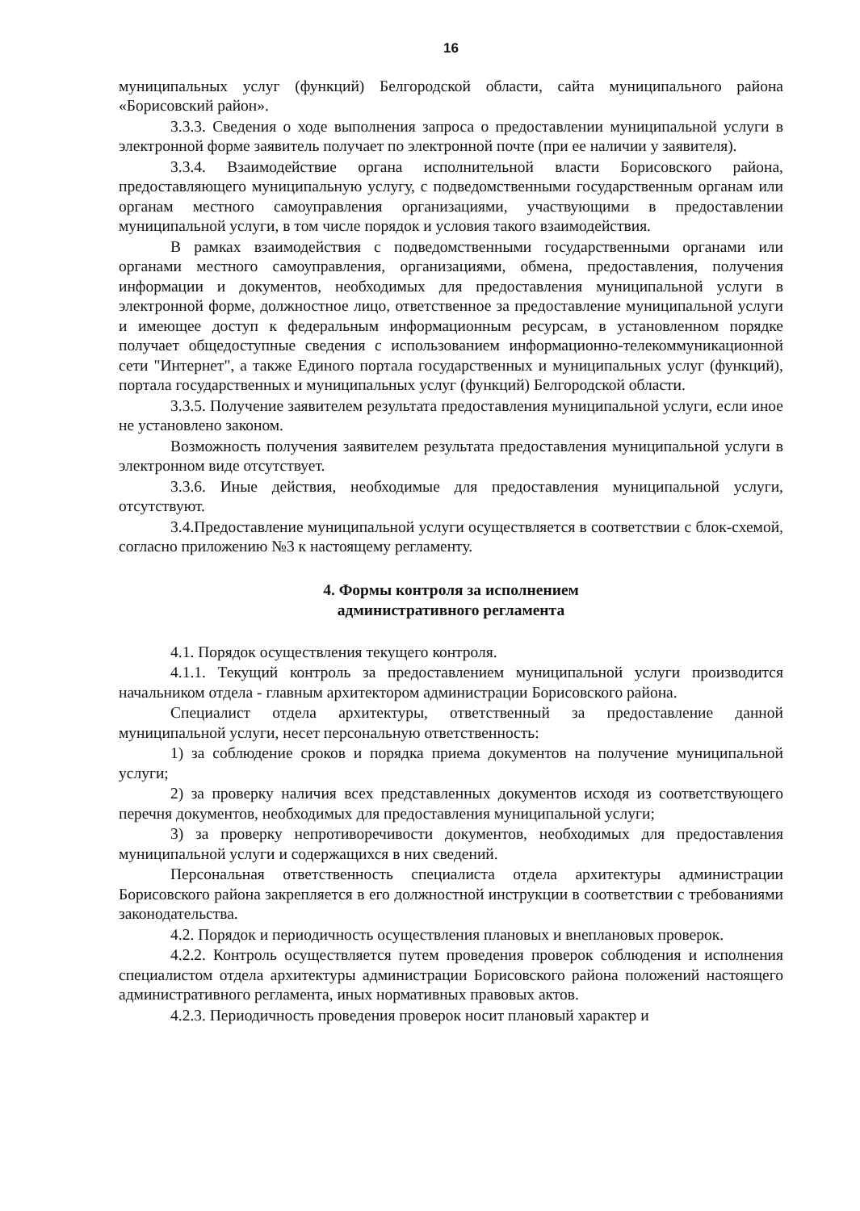16
муниципальных услуг (функций) Белгородской области, сайта муниципального района «Борисовский район».
3.3.3. Сведения о ходе выполнения запроса о предоставлении муниципальной услуги в электронной форме заявитель получает по электронной почте (при ее наличии у заявителя).
3.3.4. Взаимодействие органа исполнительной власти Борисовского района, предоставляющего муниципальную услугу, с подведомственными государственным органам или органам местного самоуправления организациями, участвующими в предоставлении муниципальной услуги, в том числе порядок и условия такого взаимодействия.
В рамках взаимодействия с подведомственными государственными органами или органами местного самоуправления, организациями, обмена, предоставления, получения информации и документов, необходимых для предоставления муниципальной услуги в электронной форме, должностное лицо, ответственное за предоставление муниципальной услуги и имеющее доступ к федеральным информационным ресурсам, в установленном порядке получает общедоступные сведения с использованием информационно-телекоммуникационной сети "Интернет", а также Единого портала государственных и муниципальных услуг (функций), портала государственных и муниципальных услуг (функций) Белгородской области.
3.3.5. Получение заявителем результата предоставления муниципальной услуги, если иное не установлено законом.
Возможность получения заявителем результата предоставления муниципальной услуги в электронном виде отсутствует.
3.3.6. Иные действия, необходимые для предоставления муниципальной услуги, отсутствуют.
3.4.Предоставление муниципальной услуги осуществляется в соответствии с блок-схемой, согласно приложению №3 к настоящему регламенту.
4. Формы контроля за исполнением
административного регламента
4.1. Порядок осуществления текущего контроля.
4.1.1. Текущий контроль за предоставлением муниципальной услуги производится начальником отдела - главным архитектором администрации Борисовского района.
Специалист отдела архитектуры, ответственный за предоставление данной муниципальной услуги, несет персональную ответственность:
1) за соблюдение сроков и порядка приема документов на получение муниципальной услуги;
2) за проверку наличия всех представленных документов исходя из соответствующего перечня документов, необходимых для предоставления муниципальной услуги;
3) за проверку непротиворечивости документов, необходимых для предоставления муниципальной услуги и содержащихся в них сведений.
Персональная ответственность специалиста отдела архитектуры администрации Борисовского района закрепляется в его должностной инструкции в соответствии с требованиями законодательства.
4.2. Порядок и периодичность осуществления плановых и внеплановых проверок.
4.2.2. Контроль осуществляется путем проведения проверок соблюдения и исполнения специалистом отдела архитектуры администрации Борисовского района положений настоящего административного регламента, иных нормативных правовых актов.
4.2.3. Периодичность проведения проверок носит плановый характер и